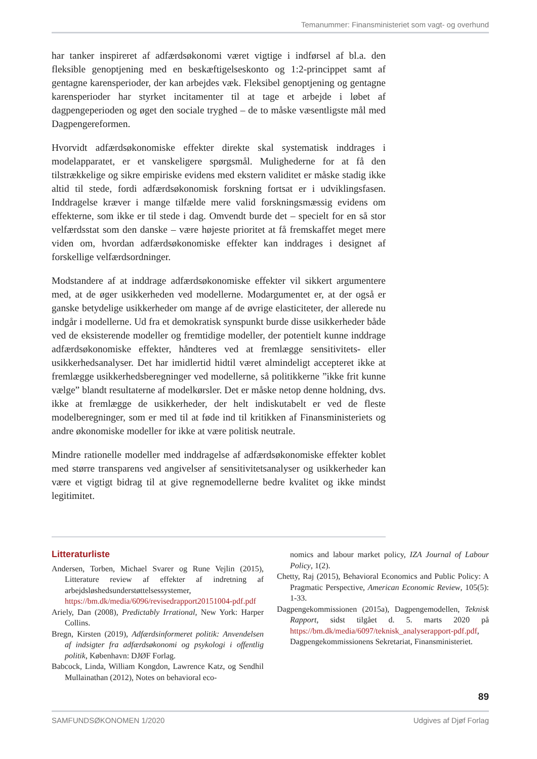Temanummer: Finansministeriet som vagt- og overhund
har tanker inspireret af adfærdsøkonomi været vigtige i indførsel af bl.a. den fleksible genoptjening med en beskæftigelseskonto og 1:2-princippet samt af gentagne karensperioder, der kan arbejdes væk. Fleksibel genoptjening og gentagne karensperioder har styrket incitamenter til at tage et arbejde i løbet af dagpengeperioden og øget den sociale tryghed – de to måske væsentligste mål med Dagpengereformen.
Hvorvidt adfærdsøkonomiske effekter direkte skal systematisk inddrages i modelapparatet, er et vanskeligere spørgsmål. Mulighederne for at få den tilstrækkelige og sikre empiriske evidens med ekstern validitet er måske stadig ikke altid til stede, fordi adfærdsøkonomisk forskning fortsat er i udviklingsfasen. Inddragelse kræver i mange tilfælde mere valid forskningsmæssig evidens om effekterne, som ikke er til stede i dag. Omvendt burde det – specielt for en så stor velfærdsstat som den danske – være højeste prioritet at få fremskaffet meget mere viden om, hvordan adfærdsøkonomiske effekter kan inddrages i designet af forskellige velfærdsordninger.
Modstandere af at inddrage adfærdsøkonomiske effekter vil sikkert argumentere med, at de øger usikkerheden ved modellerne. Modargumentet er, at der også er ganske betydelige usikkerheder om mange af de øvrige elasticiteter, der allerede nu indgår i modellerne. Ud fra et demokratisk synspunkt burde disse usikkerheder både ved de eksisterende modeller og fremtidige modeller, der potentielt kunne inddrage adfærdsøkonomiske effekter, håndteres ved at fremlægge sensitivitets- eller usikkerhedsanalyser. Det har imidlertid hidtil været almindeligt accepteret ikke at fremlægge usikkerhedsberegninger ved modellerne, så politikkerne ”ikke frit kunne vælge” blandt resultaterne af modelkørsler. Det er måske netop denne holdning, dvs. ikke at fremlægge de usikkerheder, der helt indiskutabelt er ved de fleste modelberegninger, som er med til at føde ind til kritikken af Finansministeriets og andre økonomiske modeller for ikke at være politisk neutrale.
Mindre rationelle modeller med inddragelse af adfærdsøkonomiske effekter koblet med større transparens ved angivelser af sensitivitetsanalyser og usikkerheder kan være et vigtigt bidrag til at give regnemodellerne bedre kvalitet og ikke mindst legitimitet.
Litteraturliste
Andersen, Torben, Michael Svarer og Rune Vejlin (2015), Litterature review af effekter af indretning af arbejdsløshedsunderstøttelsessystemer, https://bm.dk/media/6096/revisedrapport20151004-pdf.pdf
Ariely, Dan (2008), Predictably Irrational, New York: Harper Collins.
Bregn, Kirsten (2019), Adfærdsinformeret politik: Anvendelsen af indsigter fra adfærdsøkonomi og psykologi i offentlig politik, København: DJØF Forlag.
Babcock, Linda, William Kongdon, Lawrence Katz, og Sendhil Mullainathan (2012), Notes on behavioral eco-
nomics and labour market policy, IZA Journal of Labour Policy, 1(2).
Chetty, Raj (2015), Behavioral Economics and Public Policy: A Pragmatic Perspective, American Economic Review, 105(5): 1-33.
Dagpengekommissionen (2015a), Dagpengemodellen, Teknisk Rapport, sidst tilgået d. 5. marts 2020 på https://bm.dk/media/6097/teknisk_analyserapport-pdf.pdf, Dagpengekommissionens Sekretariat, Finansministeriet.
89
SAMFUNDSØKONOMEN 1/2020 Udgives af Djøf Forlag